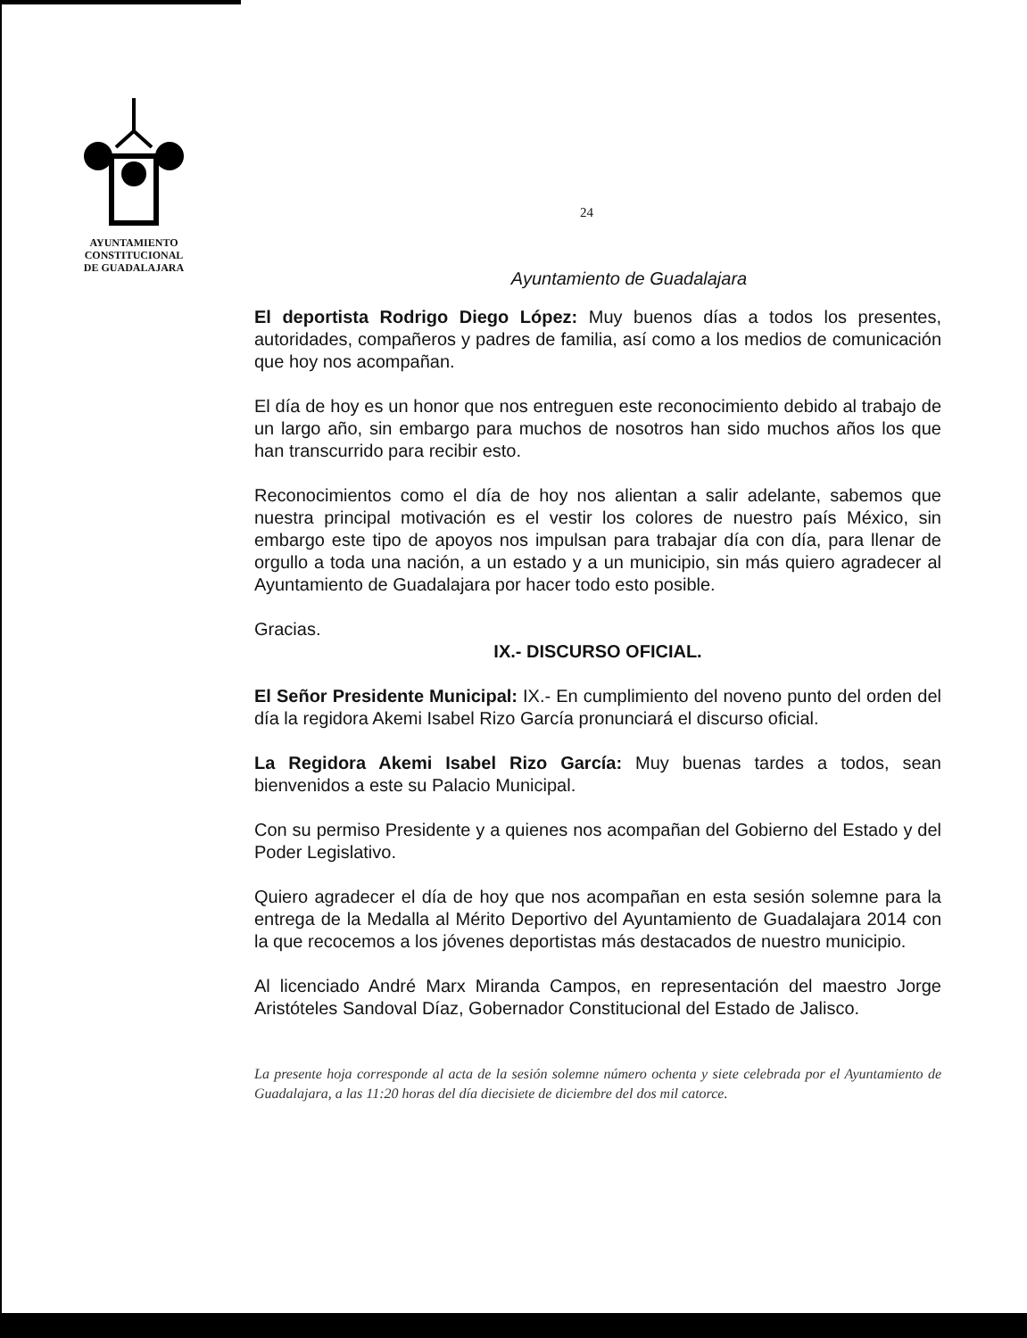AYUNTAMIENTO
CONSTITUCIONAL
DE GUADALAJARA
24
Ayuntamiento de Guadalajara
El deportista Rodrigo Diego López: Muy buenos días a todos los presentes, autoridades, compañeros y padres de familia, así como a los medios de comunicación que hoy nos acompañan.
El día de hoy es un honor que nos entreguen este reconocimiento debido al trabajo de un largo año, sin embargo para muchos de nosotros han sido muchos años los que han transcurrido para recibir esto.
Reconocimientos como el día de hoy nos alientan a salir adelante, sabemos que nuestra principal motivación es el vestir los colores de nuestro país México, sin embargo este tipo de apoyos nos impulsan para trabajar día con día, para llenar de orgullo a toda una nación, a un estado y a un municipio, sin más quiero agradecer al Ayuntamiento de Guadalajara por hacer todo esto posible.
Gracias.
IX.- DISCURSO OFICIAL.
El Señor Presidente Municipal: IX.- En cumplimiento del noveno punto del orden del día la regidora Akemi Isabel Rizo García pronunciará el discurso oficial.
La Regidora Akemi Isabel Rizo García: Muy buenas tardes a todos, sean bienvenidos a este su Palacio Municipal.
Con su permiso Presidente y a quienes nos acompañan del Gobierno del Estado y del Poder Legislativo.
Quiero agradecer el día de hoy que nos acompañan en esta sesión solemne para la entrega de la Medalla al Mérito Deportivo del Ayuntamiento de Guadalajara 2014 con la que recocemos a los jóvenes deportistas más destacados de nuestro municipio.
Al licenciado André Marx Miranda Campos, en representación del maestro Jorge Aristóteles Sandoval Díaz, Gobernador Constitucional del Estado de Jalisco.
La presente hoja corresponde al acta de la sesión solemne número ochenta y siete celebrada por el Ayuntamiento de Guadalajara, a las 11:20 horas del día diecisiete de diciembre del dos mil catorce.